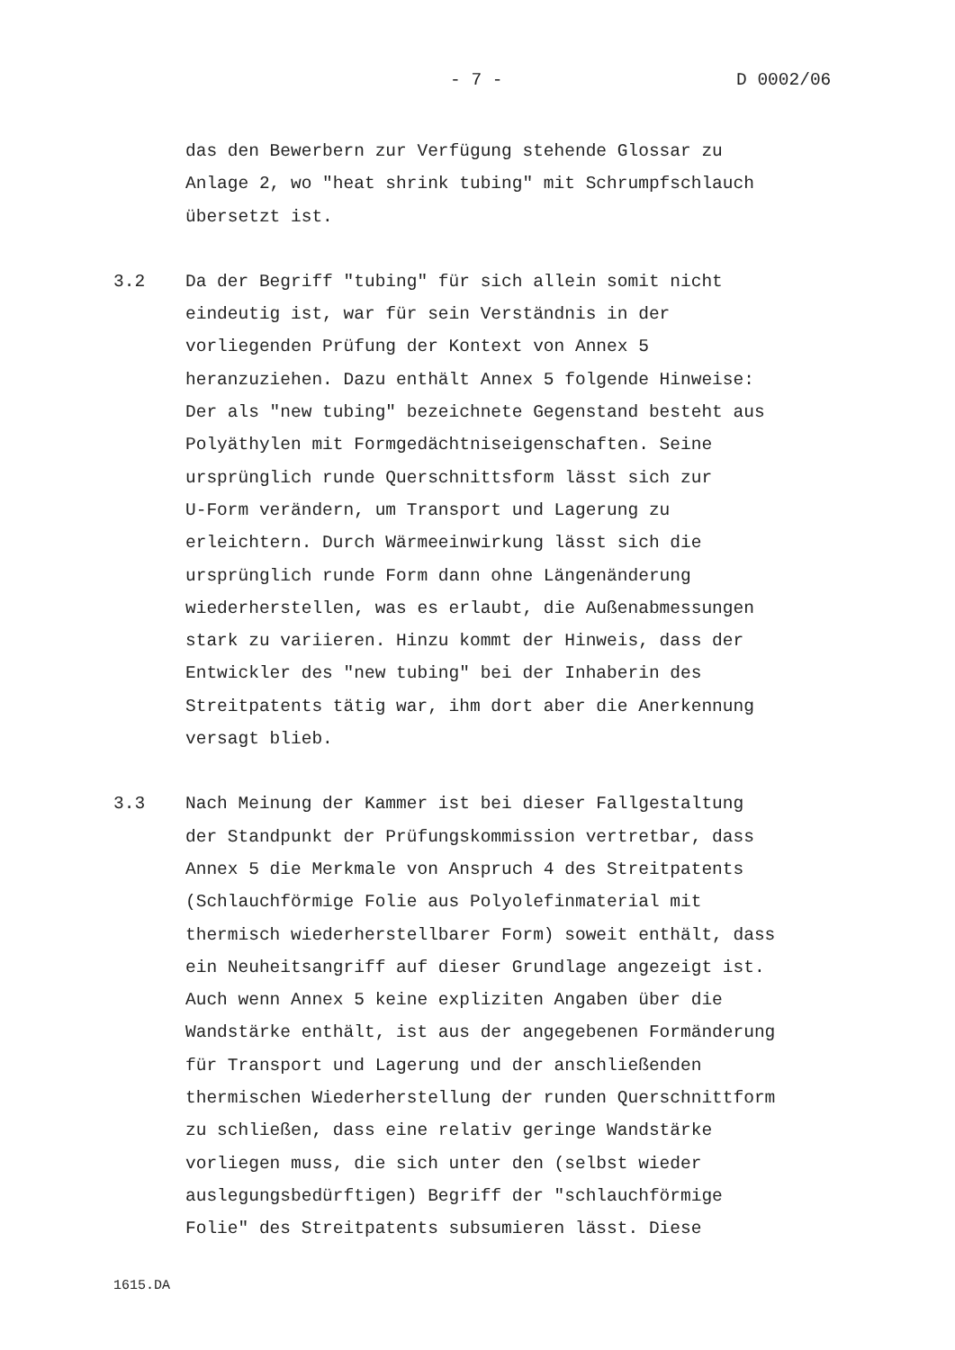- 7 - D 0002/06
das den Bewerbern zur Verfügung stehende Glossar zu
Anlage 2, wo "heat shrink tubing" mit Schrumpfschlauch
übersetzt ist.
3.2 Da der Begriff "tubing" für sich allein somit nicht
eindeutig ist, war für sein Verständnis in der
vorliegenden Prüfung der Kontext von Annex 5
heranzuziehen. Dazu enthält Annex 5 folgende Hinweise:
Der als "new tubing" bezeichnete Gegenstand besteht aus
Polyäthylen mit Formgedächtniseigenschaften. Seine
ursprünglich runde Querschnittsform lässt sich zur
U-Form verändern, um Transport und Lagerung zu
erleichtern. Durch Wärmeeinwirkung lässt sich die
ursprünglich runde Form dann ohne Längenänderung
wiederherstellen, was es erlaubt, die Außenabmessungen
stark zu variieren. Hinzu kommt der Hinweis, dass der
Entwickler des "new tubing" bei der Inhaberin des
Streitpatents tätig war, ihm dort aber die Anerkennung
versagt blieb.
3.3 Nach Meinung der Kammer ist bei dieser Fallgestaltung
der Standpunkt der Prüfungskommission vertretbar, dass
Annex 5 die Merkmale von Anspruch 4 des Streitpatents
(Schlauchförmige Folie aus Polyolefinmaterial mit
thermisch wiederherstellbarer Form) soweit enthält, dass
ein Neuheitsangriff auf dieser Grundlage angezeigt ist.
Auch wenn Annex 5 keine expliziten Angaben über die
Wandstärke enthält, ist aus der angegebenen Formänderung
für Transport und Lagerung und der anschließenden
thermischen Wiederherstellung der runden Querschnittform
zu schließen, dass eine relativ geringe Wandstärke
vorliegen muss, die sich unter den (selbst wieder
auslegungsbedürftigen) Begriff der "schlauchförmige
Folie" des Streitpatents subsumieren lässt. Diese
1615.DA